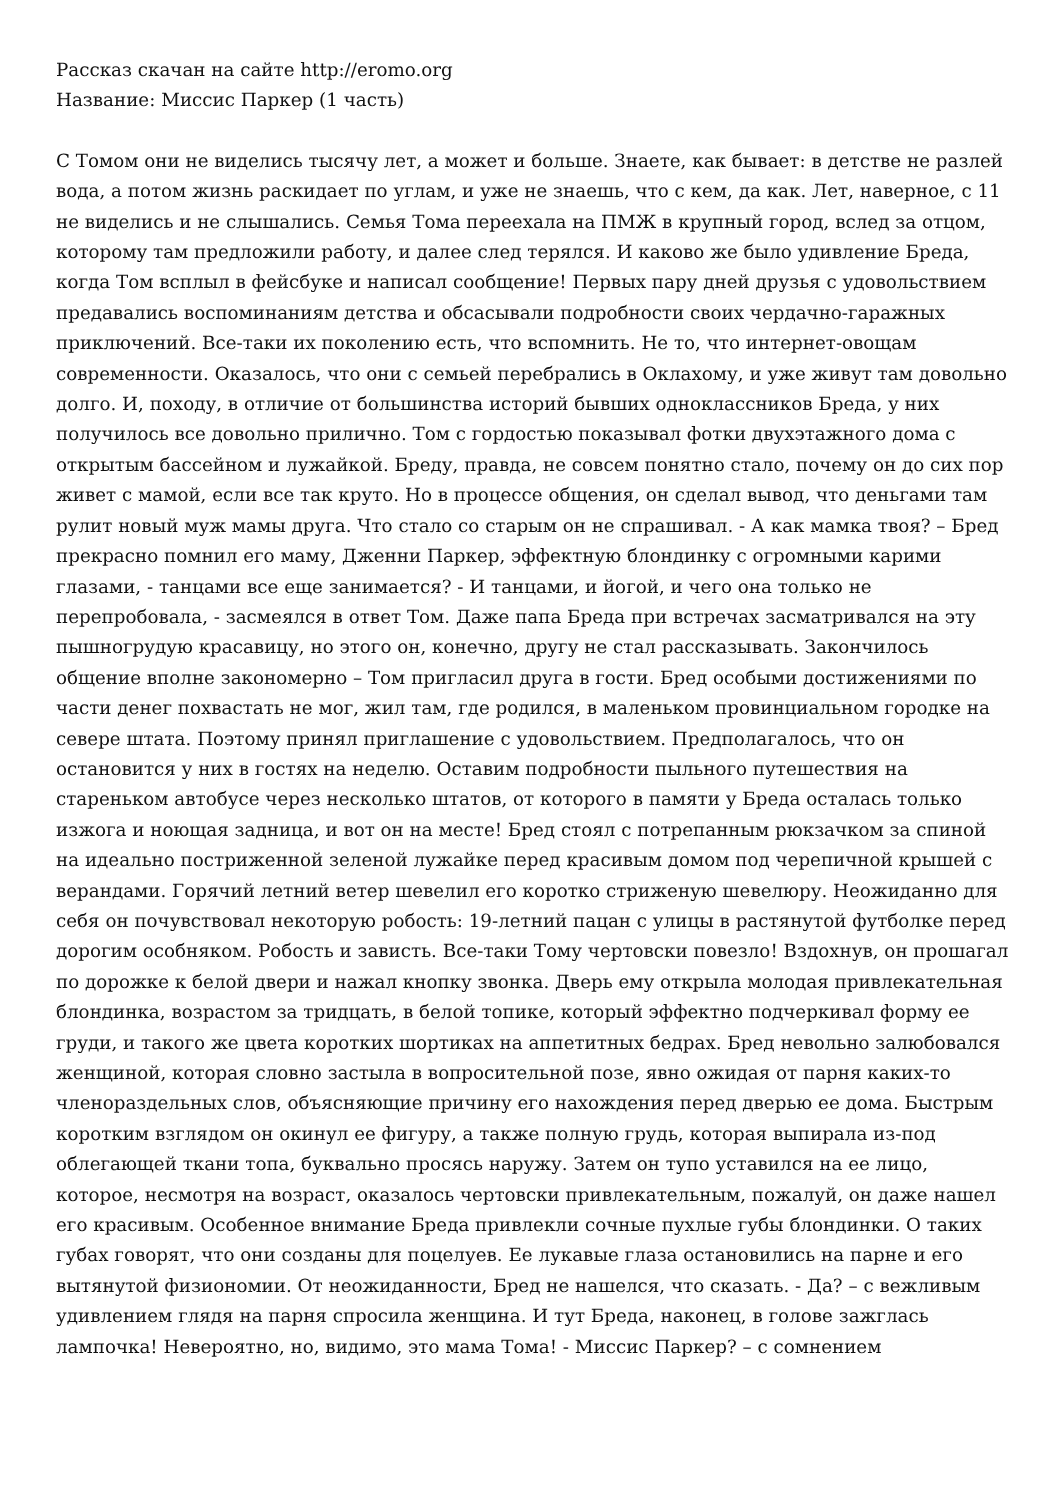Рассказ скачан на сайте http://eromo.org
Название: Миссис Паркер (1 часть)
С Томом они не виделись тысячу лет, а может и больше. Знаете, как бывает: в детстве не разлей вода, а потом жизнь раскидает по углам, и уже не знаешь, что с кем, да как. Лет, наверное, с 11 не виделись и не слышались. Семья Тома переехала на ПМЖ в крупный город, вслед за отцом, которому там предложили работу, и далее след терялся. И каково же было удивление Бреда, когда Том всплыл в фейсбуке и написал сообщение! Первых пару дней друзья с удовольствием предавались воспоминаниям детства и обсасывали подробности своих чердачно-гаражных приключений. Все-таки их поколению есть, что вспомнить. Не то, что интернет-овощам современности. Оказалось, что они с семьей перебрались в Оклахому, и уже живут там довольно долго. И, походу, в отличие от большинства историй бывших одноклассников Бреда, у них получилось все довольно прилично. Том с гордостью показывал фотки двухэтажного дома с открытым бассейном и лужайкой. Бреду, правда, не совсем понятно стало, почему он до сих пор живет с мамой, если все так круто. Но в процессе общения, он сделал вывод, что деньгами там рулит новый муж мамы друга. Что стало со старым он не спрашивал. - А как мамка твоя? – Бред прекрасно помнил его маму, Дженни Паркер, эффектную блондинку с огромными карими глазами, - танцами все еще занимается? - И танцами, и йогой, и чего она только не перепробовала, - засмеялся в ответ Том. Даже папа Бреда при встречах засматривался на эту пышногрудую красавицу, но этого он, конечно, другу не стал рассказывать. Закончилось общение вполне закономерно – Том пригласил друга в гости. Бред особыми достижениями по части денег похвастать не мог, жил там, где родился, в маленьком провинциальном городке на севере штата. Поэтому принял приглашение с удовольствием. Предполагалось, что он остановится у них в гостях на неделю. Оставим подробности пыльного путешествия на стареньком автобусе через несколько штатов, от которого в памяти у Бреда осталась только изжога и ноющая задница, и вот он на месте! Бред стоял с потрепанным рюкзачком за спиной на идеально постриженной зеленой лужайке перед красивым домом под черепичной крышей с верандами. Горячий летний ветер шевелил его коротко стриженую шевелюру. Неожиданно для себя он почувствовал некоторую робость: 19-летний пацан с улицы в растянутой футболке перед дорогим особняком. Робость и зависть. Все-таки Тому чертовски повезло! Вздохнув, он прошагал по дорожке к белой двери и нажал кнопку звонка. Дверь ему открыла молодая привлекательная блондинка, возрастом за тридцать, в белой топике, который эффектно подчеркивал форму ее груди, и такого же цвета коротких шортиках на аппетитных бедрах. Бред невольно залюбовался женщиной, которая словно застыла в вопросительной позе, явно ожидая от парня каких-то членораздельных слов, объясняющие причину его нахождения перед дверью ее дома. Быстрым коротким взглядом он окинул ее фигуру, а также полную грудь, которая выпирала из-под облегающей ткани топа, буквально просясь наружу. Затем он тупо уставился на ее лицо, которое, несмотря на возраст, оказалось чертовски привлекательным, пожалуй, он даже нашел его красивым. Особенное внимание Бреда привлекли сочные пухлые губы блондинки. О таких губах говорят, что они созданы для поцелуев. Ее лукавые глаза остановились на парне и его вытянутой физиономии. От неожиданности, Бред не нашелся, что сказать. - Да? – с вежливым удивлением глядя на парня спросила женщина. И тут Бреда, наконец, в голове зажглась лампочка! Невероятно, но, видимо, это мама Тома! - Миссис Паркер? – с сомнением